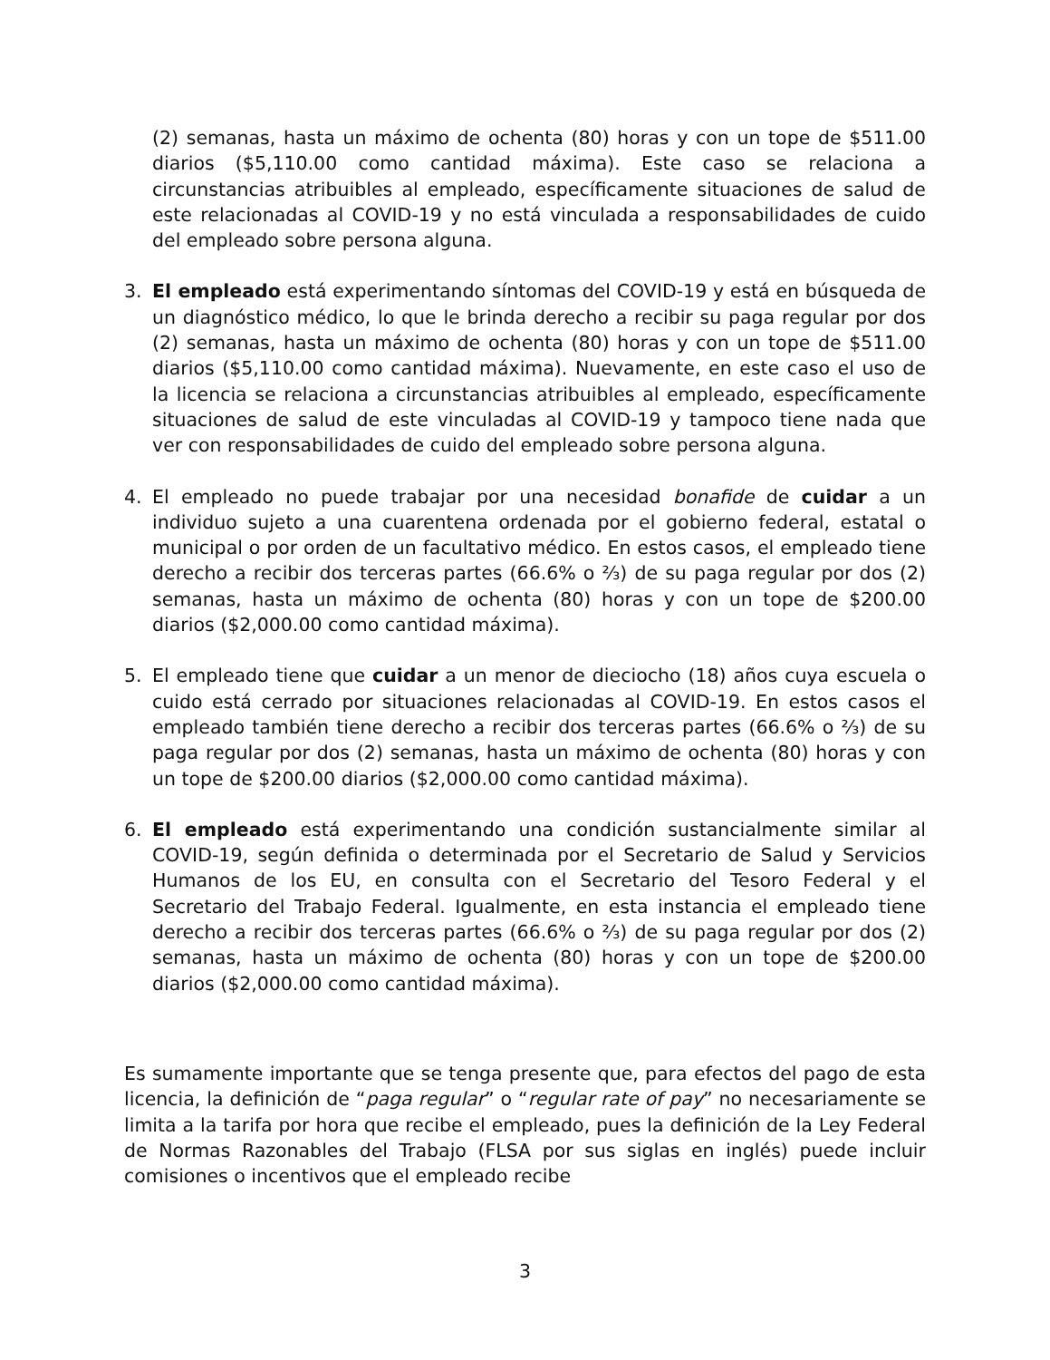(2) semanas, hasta un máximo de ochenta (80) horas y con un tope de $511.00 diarios ($5,110.00 como cantidad máxima). Este caso se relaciona a circunstancias atribuibles al empleado, específicamente situaciones de salud de este relacionadas al COVID-19 y no está vinculada a responsabilidades de cuido del empleado sobre persona alguna.
3. El empleado está experimentando síntomas del COVID-19 y está en búsqueda de un diagnóstico médico, lo que le brinda derecho a recibir su paga regular por dos (2) semanas, hasta un máximo de ochenta (80) horas y con un tope de $511.00 diarios ($5,110.00 como cantidad máxima). Nuevamente, en este caso el uso de la licencia se relaciona a circunstancias atribuibles al empleado, específicamente situaciones de salud de este vinculadas al COVID-19 y tampoco tiene nada que ver con responsabilidades de cuido del empleado sobre persona alguna.
4. El empleado no puede trabajar por una necesidad bonafide de cuidar a un individuo sujeto a una cuarentena ordenada por el gobierno federal, estatal o municipal o por orden de un facultativo médico. En estos casos, el empleado tiene derecho a recibir dos terceras partes (66.6% o ⅔) de su paga regular por dos (2) semanas, hasta un máximo de ochenta (80) horas y con un tope de $200.00 diarios ($2,000.00 como cantidad máxima).
5. El empleado tiene que cuidar a un menor de dieciocho (18) años cuya escuela o cuido está cerrado por situaciones relacionadas al COVID-19. En estos casos el empleado también tiene derecho a recibir dos terceras partes (66.6% o ⅔) de su paga regular por dos (2) semanas, hasta un máximo de ochenta (80) horas y con un tope de $200.00 diarios ($2,000.00 como cantidad máxima).
6. El empleado está experimentando una condición sustancialmente similar al COVID-19, según definida o determinada por el Secretario de Salud y Servicios Humanos de los EU, en consulta con el Secretario del Tesoro Federal y el Secretario del Trabajo Federal. Igualmente, en esta instancia el empleado tiene derecho a recibir dos terceras partes (66.6% o ⅔) de su paga regular por dos (2) semanas, hasta un máximo de ochenta (80) horas y con un tope de $200.00 diarios ($2,000.00 como cantidad máxima).
Es sumamente importante que se tenga presente que, para efectos del pago de esta licencia, la definición de “paga regular” o “regular rate of pay” no necesariamente se limita a la tarifa por hora que recibe el empleado, pues la definición de la Ley Federal de Normas Razonables del Trabajo (FLSA por sus siglas en inglés) puede incluir comisiones o incentivos que el empleado recibe
3